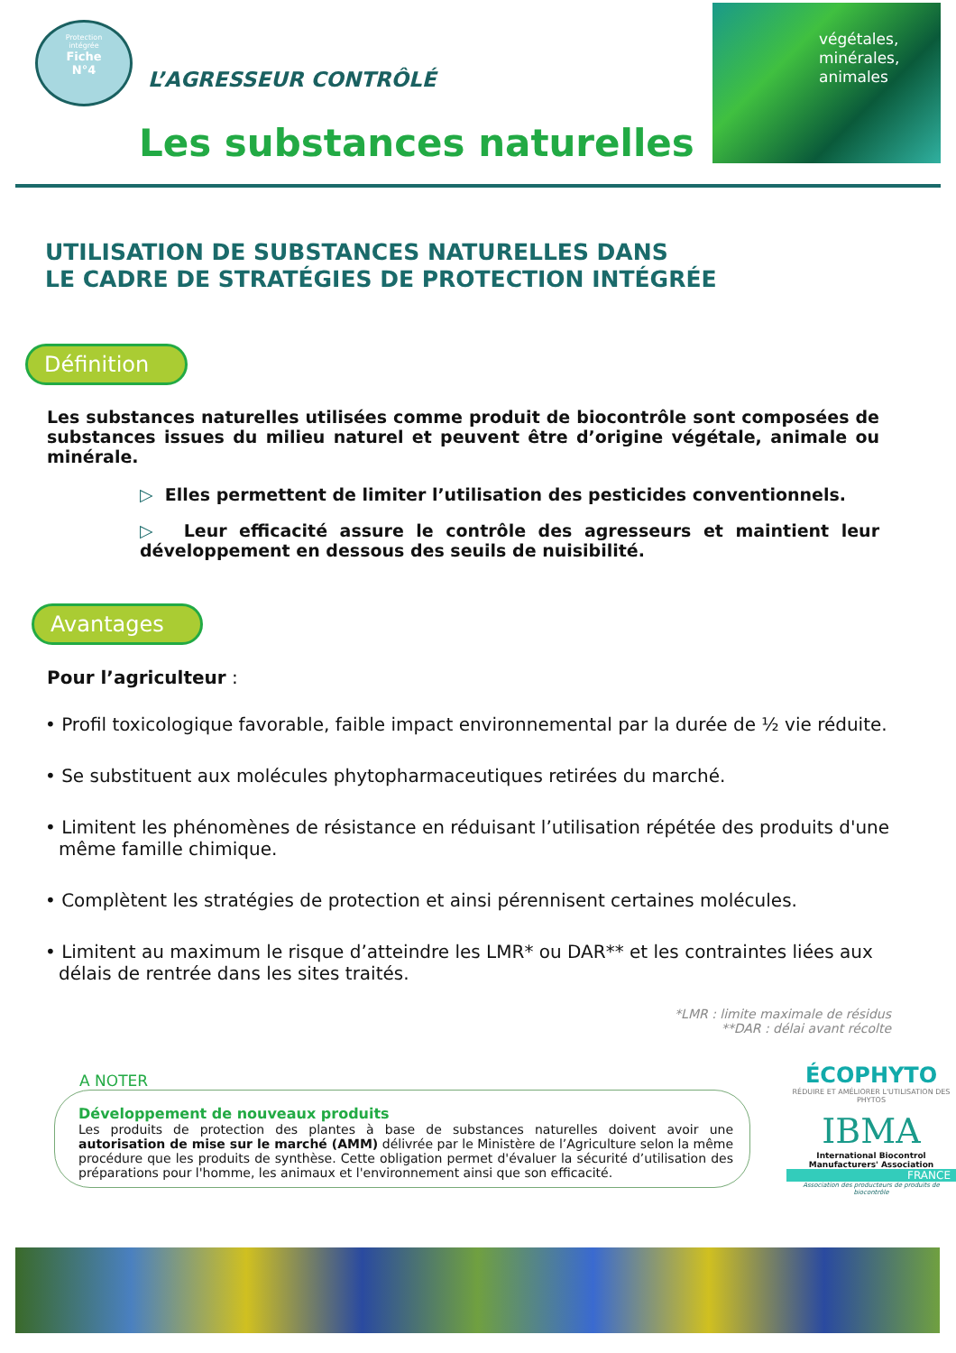Protection
intégrée
Fiche
N°4
L’AGRESSEUR CONTRÔLÉ
Les substances naturelles
végétales,
minérales,
animales
UTILISATION DE SUBSTANCES NATURELLES DANS
LE CADRE DE STRATÉGIES DE PROTECTION INTÉGRÉE
Définition
Les substances naturelles utilisées comme produit de biocontrôle sont composées de substances issues du milieu naturel et peuvent être d’origine végétale, animale ou minérale.
▷ Elles permettent de limiter l’utilisation des pesticides conventionnels.
▷ Leur efficacité assure le contrôle des agresseurs et maintient leur développement en dessous des seuils de nuisibilité.
Avantages
Pour l’agriculteur :
• Profil toxicologique favorable, faible impact environnemental par la durée de ½ vie réduite.
• Se substituent aux molécules phytopharmaceutiques retirées du marché.
• Limitent les phénomènes de résistance en réduisant l’utilisation répétée des produits d'une même famille chimique.
• Complètent les stratégies de protection et ainsi pérennisent certaines molécules.
• Limitent au maximum le risque d’atteindre les LMR* ou DAR** et les contraintes liées aux délais de rentrée dans les sites traités.
*LMR : limite maximale de résidus
**DAR : délai avant récolte
A NOTER
Développement de nouveaux produits
Les produits de protection des plantes à base de substances naturelles doivent avoir une autorisation de mise sur le marché (AMM) délivrée par le Ministère de l’Agriculture selon la même procédure que les produits de synthèse. Cette obligation permet d'évaluer la sécurité d’utilisation des préparations pour l'homme, les animaux et l'environnement ainsi que son efficacité.
ÉCOPHYTO
RÉDUIRE ET AMÉLIORER L'UTILISATION DES PHYTOS
IBMA
International Biocontrol Manufacturers' Association
FRANCE
Association des producteurs de produits de biocontrôle